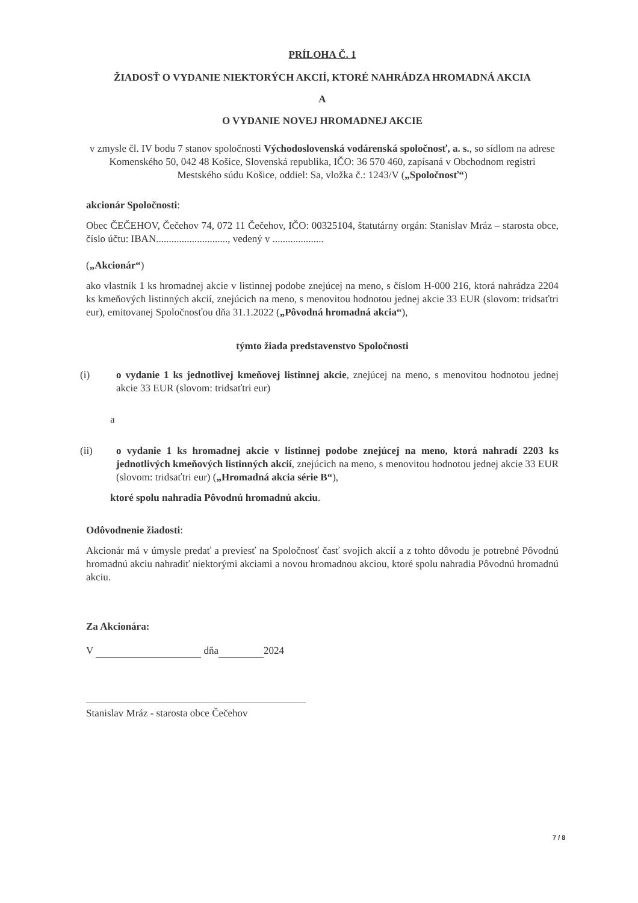PRÍLOHA Č. 1
ŽIADOSŤ O VYDANIE NIEKTORÝCH AKCIÍ, KTORÉ NAHRÁDZA HROMADNÁ AKCIA
A
O VYDANIE NOVEJ HROMADNEJ AKCIE
v zmysle čl. IV bodu 7 stanov spoločnosti Východoslovenská vodárenská spoločnosť, a. s., so sídlom na adrese Komenského 50, 042 48 Košice, Slovenská republika, IČO: 36 570 460, zapísaná v Obchodnom registri Mestského súdu Košice, oddiel: Sa, vložka č.: 1243/V („Spoločnosť“)
akcionár Spoločnosti:
Obec ČEČEHOV, Čečehov 74, 072 11 Čečehov, IČO: 00325104, štatutárny orgán: Stanislav Mráz – starosta obce, číslo účtu: IBAN............................, vedený v ....................
(„Akcionár“)
ako vlastník 1 ks hromadnej akcie v listinnej podobe znejúcej na meno, s číslom H-000 216, ktorá nahrádza 2204 ks kmeňových listinných akcií, znejúcich na meno, s menovitou hodnotou jednej akcie 33 EUR (slovom: tridsaťtri eur), emitovanej Spoločnosťou dňa 31.1.2022 („Pôvodná hromadná akcia“),
týmto žiada predstavenstvo Spoločnosti
(i) o vydanie 1 ks jednotlivej kmeňovej listinnej akcie, znejúcej na meno, s menovitou hodnotou jednej akcie 33 EUR (slovom: tridsaťtri eur)
a
(ii) o vydanie 1 ks hromadnej akcie v listinnej podobe znejúcej na meno, ktorá nahradí 2203 ks jednotlivých kmeňových listinných akcií, znejúcich na meno, s menovitou hodnotou jednej akcie 33 EUR (slovom: tridsaťtri eur) („Hromadná akcia série B“),
ktoré spolu nahradia Pôvodnú hromadnú akciu.
Odôvodnenie žiadosti:
Akcionár má v úmysle predať a previesť na Spoločnosť časť svojich akcií a z tohto dôvodu je potrebné Pôvodnú hromadnú akciu nahradiť niektorými akciami a novou hromadnou akciou, ktoré spolu nahradia Pôvodnú hromadnú akciu.
Za Akcionára:
V dňa 2024
Stanislav Mráz - starosta obce Čečehov
7 / 8